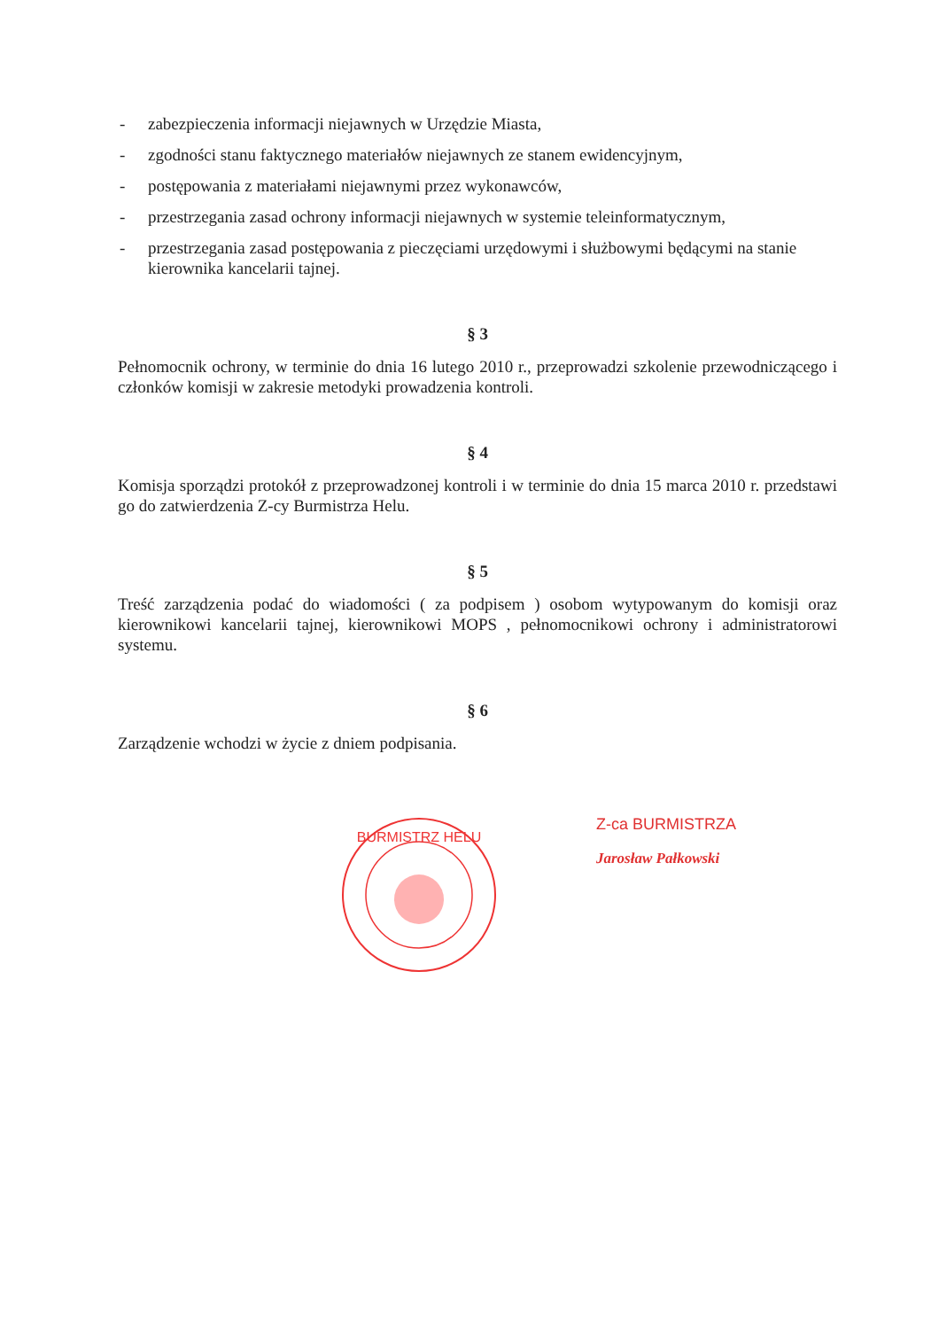- zabezpieczenia informacji niejawnych w Urzędzie Miasta,
- zgodności stanu faktycznego materiałów niejawnych ze stanem ewidencyjnym,
- postępowania z materiałami niejawnymi przez wykonawców,
- przestrzegania zasad ochrony informacji niejawnych w systemie teleinformatycznym,
- przestrzegania zasad postępowania z pieczęciami urzędowymi i służbowymi będącymi na stanie kierownika kancelarii tajnej.
§ 3
Pełnomocnik ochrony, w terminie do dnia 16 lutego 2010 r., przeprowadzi szkolenie przewodniczącego i członków komisji w zakresie metodyki prowadzenia kontroli.
§ 4
Komisja sporządzi protokół z przeprowadzonej kontroli i w terminie do dnia 15 marca 2010 r. przedstawi go do zatwierdzenia Z-cy Burmistrza Helu.
§ 5
Treść zarządzenia podać do wiadomości ( za podpisem ) osobom wytypowanym do komisji oraz kierownikowi kancelarii tajnej, kierownikowi MOPS , pełnomocnikowi ochrony i administratorowi systemu.
§ 6
Zarządzenie wchodzi w życie z dniem podpisania.
BURMISTRZ HELU
Z-ca BURMISTRZA
Jarosław Pałkowski